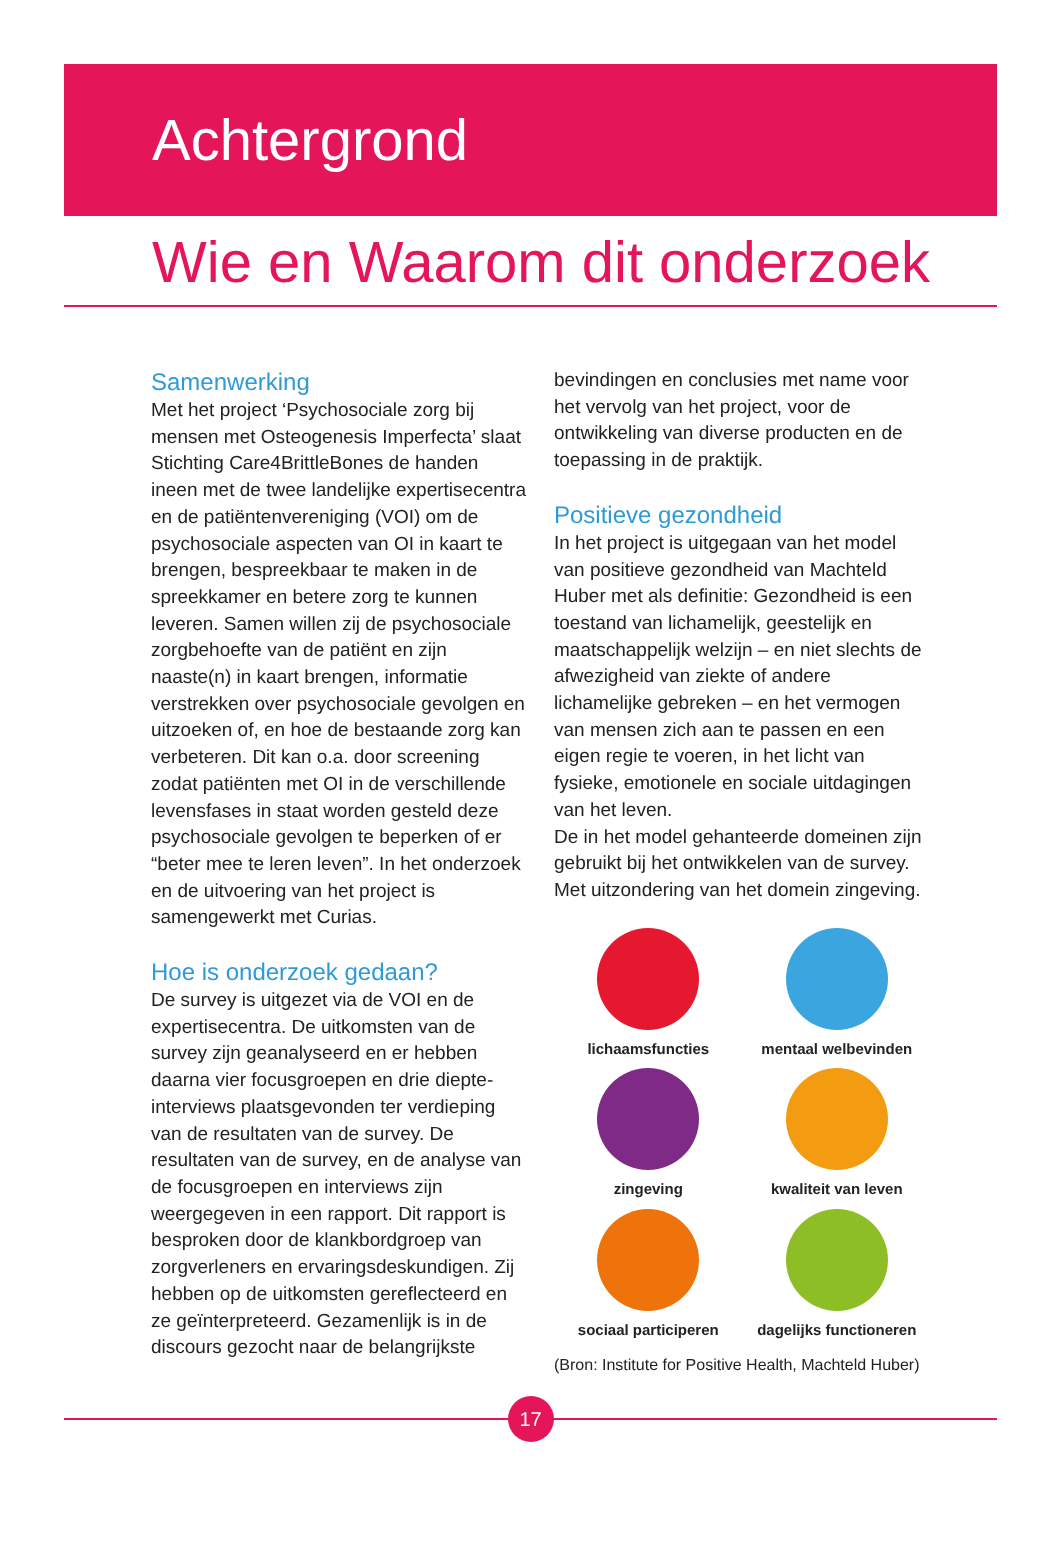Achtergrond
Wie en Waarom dit onderzoek
Samenwerking
Met het project ‘Psychosociale zorg bij mensen met Osteogenesis Imperfecta’ slaat Stichting Care4BrittleBones de handen ineen met de twee landelijke expertisecentra en de patiëntenvereniging (VOI) om de psychosociale aspecten van OI in kaart te brengen, bespreekbaar te maken in de spreekkamer en betere zorg te kunnen leveren. Samen willen zij de psychosociale zorgbehoefte van de patiënt en zijn naaste(n) in kaart brengen, informatie verstrekken over psychosociale gevolgen en uitzoeken of, en hoe de bestaande zorg kan verbeteren. Dit kan o.a. door screening zodat patiënten met OI in de verschillende levensfases in staat worden gesteld deze psychosociale gevolgen te beperken of er “beter mee te leren leven”. In het onderzoek en de uitvoering van het project is samengewerkt met Curias.
Hoe is onderzoek gedaan?
De survey is uitgezet via de VOI en de expertisecentra. De uitkomsten van de survey zijn geanalyseerd en er hebben daarna vier focusgroepen en drie diepte-interviews plaatsgevonden ter verdieping van de resultaten van de survey. De resultaten van de survey, en de analyse van de focusgroepen en interviews zijn weergegeven in een rapport. Dit rapport is besproken door de klankbordgroep van zorgverleners en ervaringsdeskundigen. Zij hebben op de uitkomsten gereflecteerd en ze geïnterpreteerd. Gezamenlijk is in de discours gezocht naar de belangrijkste
bevindingen en conclusies met name voor het vervolg van het project, voor de ontwikkeling van diverse producten en de toepassing in de praktijk.
Positieve gezondheid
In het project is uitgegaan van het model van positieve gezondheid van Machteld Huber met als definitie: Gezondheid is een toestand van lichamelijk, geestelijk en maatschappelijk welzijn – en niet slechts de afwezigheid van ziekte of andere lichamelijke gebreken – en het vermogen van mensen zich aan te passen en een eigen regie te voeren, in het licht van fysieke, emotionele en sociale uitdagingen van het leven.
De in het model gehanteerde domeinen zijn gebruikt bij het ontwikkelen van de survey. Met uitzondering van het domein zingeving.
lichaamsfuncties
mentaal welbevinden
zingeving
kwaliteit van leven
sociaal participeren
dagelijks functioneren
(Bron: Institute for Positive Health, Machteld Huber)
17